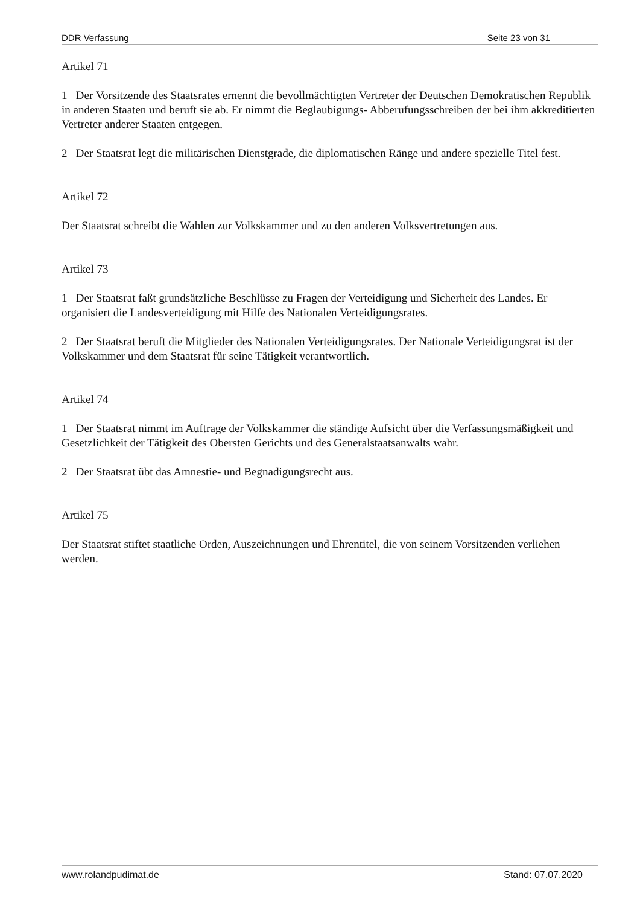DDR Verfassung Seite 23 von 31
Artikel 71
1 Der Vorsitzende des Staatsrates ernennt die bevollmächtigten Vertreter der Deutschen Demokratischen Republik in anderen Staaten und beruft sie ab. Er nimmt die Beglaubigungs- Abberufungsschreiben der bei ihm akkreditierten Vertreter anderer Staaten entgegen.
2 Der Staatsrat legt die militärischen Dienstgrade, die diplomatischen Ränge und andere spezielle Titel fest.
Artikel 72
Der Staatsrat schreibt die Wahlen zur Volkskammer und zu den anderen Volksvertretungen aus.
Artikel 73
1 Der Staatsrat faßt grundsätzliche Beschlüsse zu Fragen der Verteidigung und Sicherheit des Landes. Er organisiert die Landesverteidigung mit Hilfe des Nationalen Verteidigungsrates.
2 Der Staatsrat beruft die Mitglieder des Nationalen Verteidigungsrates. Der Nationale Verteidigungsrat ist der Volkskammer und dem Staatsrat für seine Tätigkeit verantwortlich.
Artikel 74
1 Der Staatsrat nimmt im Auftrage der Volkskammer die ständige Aufsicht über die Verfassungsmäßigkeit und Gesetzlichkeit der Tätigkeit des Obersten Gerichts und des Generalstaatsanwalts wahr.
2 Der Staatsrat übt das Amnestie- und Begnadigungsrecht aus.
Artikel 75
Der Staatsrat stiftet staatliche Orden, Auszeichnungen und Ehrentitel, die von seinem Vorsitzenden verliehen werden.
www.rolandpudimat.de Stand: 07.07.2020